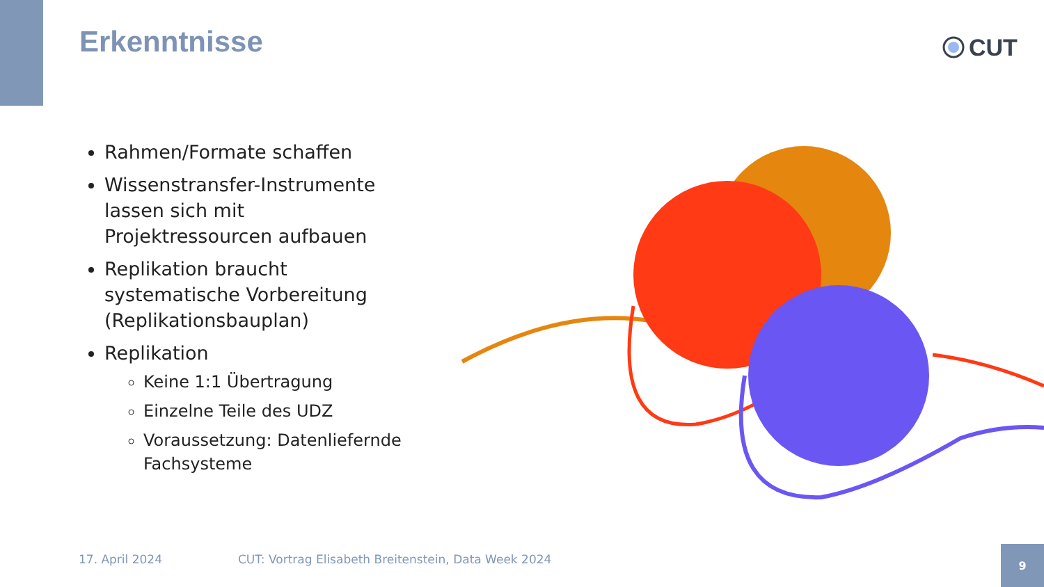Erkenntnisse CUT
Rahmen/Formate schaffen
Wissenstransfer-Instrumente lassen sich mit Projektressourcen aufbauen
Replikation braucht systematische Vorbereitung (Replikationsbauplan)
Replikation
Keine 1:1 Übertragung
Einzelne Teile des UDZ
Voraussetzung: Datenliefernde Fachsysteme
17. April 2024
CUT: Vortrag Elisabeth Breitenstein, Data Week 2024
9